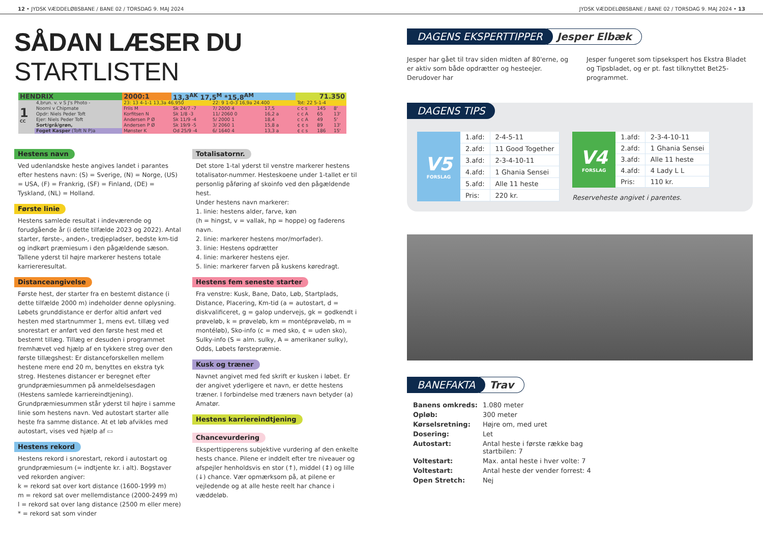12 • JYDSK VÆDDELØBSBANE / BANE 02 / TORSDAG 9. MAJ 2024
JYDSK VÆDDELØBSBANE / BANE 02 / TORSDAG 9. MAJ 2024 • 13
SÅDAN LÆSER DU STARTLISTEN
| HENDRIX | | 2000:1 | 13,3<sup>AK</sup> 17,5<sup>M</sup> *15,8<sup>AM</sup> | | | 71.350 | | |
| 1 CC | 4,brun. v. v S J's Photo - | 23: 13 4-1-1 13,3a 46.950 | | 22: 9 1-0-3 16,9a 24.400 | | Tot: 22 5-1-4 | | |
| | Noomi v Chipmate | Friis M | Sk 24/7 -7 | 7/ 2000 4 | 17,5 | c c s | 145 | 8' |
| | Opdr: Niels Peder Toft | Korfitsen N | Sk 1/8 -3 | 11/ 2060 0 | 16,2 a | c c A | 65 | 13' |
| | Ejer: Niels Peder Toft | Andersen P Ø | Sk 11/9 -4 | 5/ 2000 1 | 18,4 | c c A | 49 | 5' |
| | Sort/grå/grøn, | Andersen P Ø | Sk 19/9 -5 | 3/ 2060 1 | 15,8 a | ¢ ¢ s | 89 | 13' |
| | Foget Kasper (Toft N P)a | Mønster K | Od 25/9 -4 | 6/ 1640 4 | 13,3 a | ¢ c s | 186 | 15' |
Hestens navn
Ved udenlandske heste angives landet i parantes efter hestens navn: (S) = Sverige, (N) = Norge, (US) = USA, (F) = Frankrig, (SF) = Finland, (DE) = Tyskland, (NL) = Holland.
Første linie
Hestens samlede resultat i indeværende og forudgående år (i dette tilfælde 2023 og 2022). Antal starter, første-, anden-, tredjepladser, bedste km-tid og indkørt præmiesum i den pågældende sæson. Tallene yderst til højre markerer hestens totale karriereresultat.
Distanceangivelse
Første hest, der starter fra en bestemt distance (i dette tilfælde 2000 m) indeholder denne oplysning. Løbets grunddistance er derfor altid anført ved hesten med startnummer 1, mens evt. tillæg ved snorestart er anført ved den første hest med et bestemt tillæg. Tillæg er desuden i programmet fremhævet ved hjælp af en tykkere streg over den første tillægshest: Er distanceforskellen mellem hestene mere end 20 m, benyttes en ekstra tyk streg. Hestenes distancer er beregnet efter grundpræmiesummen på anmeldelsesdagen (Hestens samlede karriereindtjening). Grundpræmiesummen står yderst til højre i samme linie som hestens navn. Ved autostart starter alle heste fra samme distance. At et løb afvikles med autostart, vises ved hjælp af ▭
Hestens rekord
Hestens rekord i snorestart, rekord i autostart og grundpræmiesum (= indtjente kr. i alt). Bogstaver ved rekorden angiver:
k = rekord sat over kort distance (1600-1999 m)
m = rekord sat over mellemdistance (2000-2499 m)
l = rekord sat over lang distance (2500 m eller mere)
* = rekord sat som vinder
Totalisatornr.
Det store 1-tal yderst til venstre markerer hestens totalisator-nummer. Hesteskoene under 1-tallet er til personlig påføring af skoinfo ved den pågældende hest.
Under hestens navn markerer:
1. linie: hestens alder, farve, køn
(h = hingst, v = vallak, hp = hoppe) og faderens navn.
2. linie: markerer hestens mor/morfader).
3. linie: Hestens opdrætter
4. linie: markerer hestens ejer.
5. linie: markerer farven på kuskens køredragt.
Hestens fem seneste starter
Fra venstre: Kusk, Bane, Dato, Løb, Startplads, Distance, Placering, Km-tid (a = autostart, d = diskvalificeret, g = galop undervejs, gk = godkendt i prøveløb, k = prøveløb, km = montéprøveløb, m = montéløb), Sko-info (c = med sko, ¢ = uden sko), Sulky-info (S = alm. sulky, A = amerikaner sulky), Odds, Løbets førstepræmie.
Kusk og træner
Navnet angivet med fed skrift er kusken i løbet. Er der angivet yderligere et navn, er dette hestens træner. I forbindelse med træners navn betyder (a) Amatør.
Hestens karriereindtjening Chancevurdering
Eksperttipperens subjektive vurdering af den enkelte hests chance. Pilene er inddelt efter tre niveauer og afspejler henholdsvis en stor (↑), middel (↕) og lille (↓) chance. Vær opmærksom på, at pilene er vejledende og at alle heste reelt har chance i væddeløb.
DAGENS EKSPERTTIPPER Jesper Elbæk
Jesper har gået til trav siden midten af 80'erne, og er aktiv som både opdrætter og hesteejer. Derudover har
Jesper fungeret som tipsekspert hos Ekstra Bladet og Tipsbladet, og er pt. fast tilknyttet Bet25-programmet.
DAGENS TIPS
V5
FORSLAG
| 1.afd: | 2-4-5-11 |
| 2.afd: | 11 Good Together |
| 3.afd: | 2-3-4-10-11 |
| 4.afd: | 1 Ghania Sensei |
| 5.afd: | Alle 11 heste |
| Pris: | 220 kr. |
V4
FORSLAG
| 1.afd: | 2-3-4-10-11 |
| 2.afd: | 1 Ghania Sensei |
| 3.afd: | Alle 11 heste |
| 4.afd: | 4 Lady L L |
| Pris: | 110 kr. |
Reserveheste angivet i parentes.
BANEFAKTA Trav
| Banens omkreds: | 1.080 meter |
| Opløb: | 300 meter |
| Kørselsretning: | Højre om, med uret |
| Dosering: | Let |
| Autostart: | Antal heste i første række bag startbilen: 7 |
| Voltestart: | Max. antal heste i hver volte: 7 |
| Voltestart: | Antal heste der vender forrest: 4 |
| Open Stretch: | Nej |